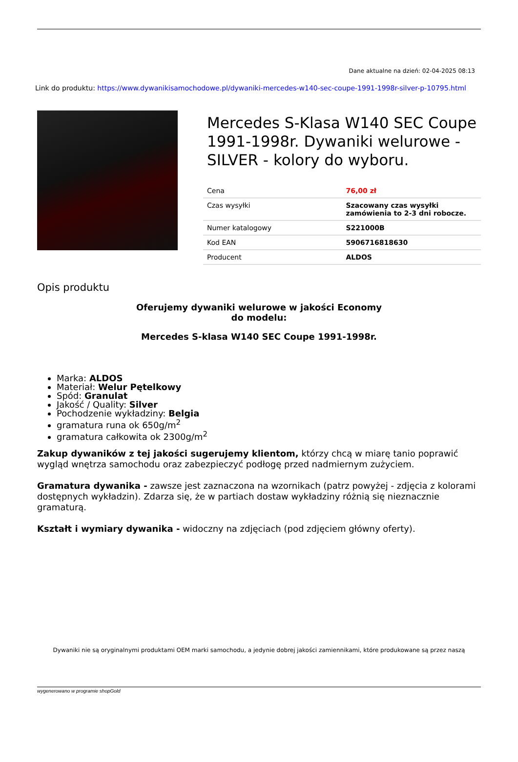Dane aktualne na dzień: 02-04-2025 08:13
Link do produktu: https://www.dywanikisamochodowe.pl/dywaniki-mercedes-w140-sec-coupe-1991-1998r-silver-p-10795.html
Mercedes S-Klasa W140 SEC Coupe 1991-1998r. Dywaniki welurowe - SILVER - kolory do wyboru.
| Cena | 76,00 zł |
| Czas wysyłki | Szacowany czas wysyłki zamówienia to 2-3 dni robocze. |
| Numer katalogowy | S221000B |
| Kod EAN | 5906716818630 |
| Producent | ALDOS |
Opis produktu
Oferujemy dywaniki welurowe w jakości Economy
do modelu:
Mercedes S-klasa W140 SEC Coupe 1991-1998r.
Marka: ALDOS
Materiał: Welur Pętelkowy
Spód: Granulat
Jakość / Quality: Silver
Pochodzenie wykładziny: Belgia
gramatura runa ok 650g/m<sup>2</sup>
gramatura całkowita ok 2300g/m<sup>2</sup>
Zakup dywaników z tej jakości sugerujemy klientom, którzy chcą w miarę tanio poprawić wygląd wnętrza samochodu oraz zabezpieczyć podłogę przed nadmiernym zużyciem.
Gramatura dywanika - zawsze jest zaznaczona na wzornikach (patrz powyżej - zdjęcia z kolorami dostępnych wykładzin). Zdarza się, że w partiach dostaw wykładziny różnią się nieznacznie gramaturą.
Kształt i wymiary dywanika - widoczny na zdjęciach (pod zdjęciem główny oferty).
Dywaniki nie są oryginalnymi produktami OEM marki samochodu, a jedynie dobrej jakości zamiennikami, które produkowane są przez naszą
wygenerowano w programie shopGold